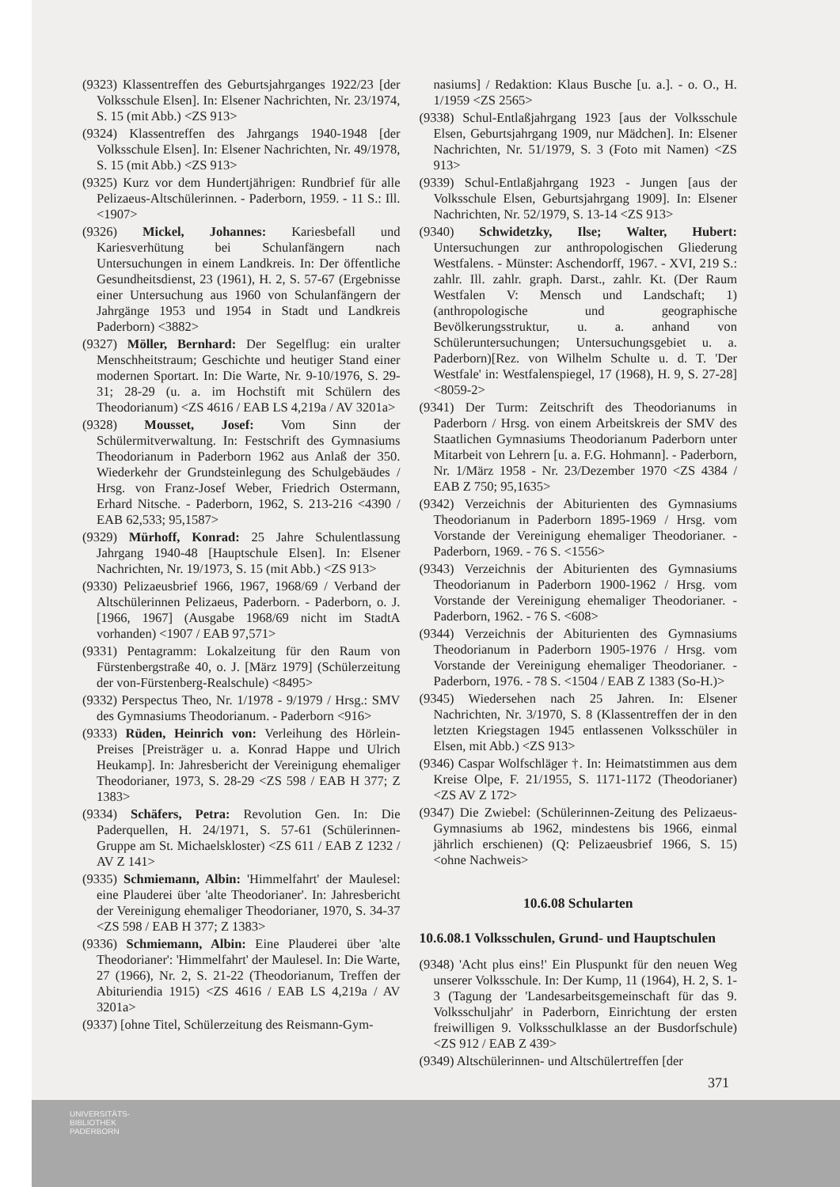(9323) Klassentreffen des Geburtsjahrganges 1922/23 [der Volksschule Elsen]. In: Elsener Nachrichten, Nr. 23/1974, S. 15 (mit Abb.) <ZS 913>
(9324) Klassentreffen des Jahrgangs 1940-1948 [der Volksschule Elsen]. In: Elsener Nachrichten, Nr. 49/1978, S. 15 (mit Abb.) <ZS 913>
(9325) Kurz vor dem Hundertjährigen: Rundbrief für alle Pelizaeus-Altschülerinnen. - Paderborn, 1959. - 11 S.: Ill. <1907>
(9326) Mickel, Johannes: Kariesbefall und Kariesverhütung bei Schulanfängern nach Untersuchungen in einem Landkreis. In: Der öffentliche Gesundheitsdienst, 23 (1961), H. 2, S. 57-67 (Ergebnisse einer Untersuchung aus 1960 von Schulanfängern der Jahrgänge 1953 und 1954 in Stadt und Landkreis Paderborn) <3882>
(9327) Möller, Bernhard: Der Segelflug: ein uralter Menschheitstraum; Geschichte und heutiger Stand einer modernen Sportart. In: Die Warte, Nr. 9-10/1976, S. 29-31; 28-29 (u. a. im Hochstift mit Schülern des Theodorianum) <ZS 4616 / EAB LS 4,219a / AV 3201a>
(9328) Mousset, Josef: Vom Sinn der Schülermitverwaltung. In: Festschrift des Gymnasiums Theodorianum in Paderborn 1962 aus Anlaß der 350. Wiederkehr der Grundsteinlegung des Schulgebäudes / Hrsg. von Franz-Josef Weber, Friedrich Ostermann, Erhard Nitsche. - Paderborn, 1962, S. 213-216 <4390 / EAB 62,533; 95,1587>
(9329) Mürhoff, Konrad: 25 Jahre Schulentlassung Jahrgang 1940-48 [Hauptschule Elsen]. In: Elsener Nachrichten, Nr. 19/1973, S. 15 (mit Abb.) <ZS 913>
(9330) Pelizaeusbrief 1966, 1967, 1968/69 / Verband der Altschülerinnen Pelizaeus, Paderborn. - Paderborn, o. J. [1966, 1967] (Ausgabe 1968/69 nicht im StadtA vorhanden) <1907 / EAB 97,571>
(9331) Pentagramm: Lokalzeitung für den Raum von Fürstenbergstraße 40, o. J. [März 1979] (Schülerzeitung der von-Fürstenberg-Realschule) <8495>
(9332) Perspectus Theo, Nr. 1/1978 - 9/1979 / Hrsg.: SMV des Gymnasiums Theodorianum. - Paderborn <916>
(9333) Rüden, Heinrich von: Verleihung des Hörlein-Preises [Preisträger u. a. Konrad Happe und Ulrich Heukamp]. In: Jahresbericht der Vereinigung ehemaliger Theodorianer, 1973, S. 28-29 <ZS 598 / EAB H 377; Z 1383>
(9334) Schäfers, Petra: Revolution Gen. In: Die Paderquellen, H. 24/1971, S. 57-61 (Schülerinnen-Gruppe am St. Michaelskloster) <ZS 611 / EAB Z 1232 / AV Z 141>
(9335) Schmiemann, Albin: 'Himmelfahrt' der Maulesel: eine Plauderei über 'alte Theodorianer'. In: Jahresbericht der Vereinigung ehemaliger Theodorianer, 1970, S. 34-37 <ZS 598 / EAB H 377; Z 1383>
(9336) Schmiemann, Albin: Eine Plauderei über 'alte Theodorianer': 'Himmelfahrt' der Maulesel. In: Die Warte, 27 (1966), Nr. 2, S. 21-22 (Theodorianum, Treffen der Abituriendia 1915) <ZS 4616 / EAB LS 4,219a / AV 3201a>
(9337) [ohne Titel, Schülerzeitung des Reismann-Gym-
nasiums] / Redaktion: Klaus Busche [u. a.]. - o. O., H. 1/1959 <ZS 2565>
(9338) Schul-Entlaßjahrgang 1923 [aus der Volksschule Elsen, Geburtsjahrgang 1909, nur Mädchen]. In: Elsener Nachrichten, Nr. 51/1979, S. 3 (Foto mit Namen) <ZS 913>
(9339) Schul-Entlaßjahrgang 1923 - Jungen [aus der Volksschule Elsen, Geburtsjahrgang 1909]. In: Elsener Nachrichten, Nr. 52/1979, S. 13-14 <ZS 913>
(9340) Schwidetzky, Ilse; Walter, Hubert: Untersuchungen zur anthropologischen Gliederung Westfalens. - Münster: Aschendorff, 1967. - XVI, 219 S.: zahlr. Ill. zahlr. graph. Darst., zahlr. Kt. (Der Raum Westfalen V: Mensch und Landschaft; 1) (anthropologische und geographische Bevölkerungsstruktur, u. a. anhand von Schüleruntersuchungen; Untersuchungsgebiet u. a. Paderborn)[Rez. von Wilhelm Schulte u. d. T. 'Der Westfale' in: Westfalenspiegel, 17 (1968), H. 9, S. 27-28] <8059-2>
(9341) Der Turm: Zeitschrift des Theodorianums in Paderborn / Hrsg. von einem Arbeitskreis der SMV des Staatlichen Gymnasiums Theodorianum Paderborn unter Mitarbeit von Lehrern [u. a. F.G. Hohmann]. - Paderborn, Nr. 1/März 1958 - Nr. 23/Dezember 1970 <ZS 4384 / EAB Z 750; 95,1635>
(9342) Verzeichnis der Abiturienten des Gymnasiums Theodorianum in Paderborn 1895-1969 / Hrsg. vom Vorstande der Vereinigung ehemaliger Theodorianer. - Paderborn, 1969. - 76 S. <1556>
(9343) Verzeichnis der Abiturienten des Gymnasiums Theodorianum in Paderborn 1900-1962 / Hrsg. vom Vorstande der Vereinigung ehemaliger Theodorianer. - Paderborn, 1962. - 76 S. <608>
(9344) Verzeichnis der Abiturienten des Gymnasiums Theodorianum in Paderborn 1905-1976 / Hrsg. vom Vorstande der Vereinigung ehemaliger Theodorianer. - Paderborn, 1976. - 78 S. <1504 / EAB Z 1383 (So-H.)>
(9345) Wiedersehen nach 25 Jahren. In: Elsener Nachrichten, Nr. 3/1970, S. 8 (Klassentreffen der in den letzten Kriegstagen 1945 entlassenen Volksschüler in Elsen, mit Abb.) <ZS 913>
(9346) Caspar Wolfschläger †. In: Heimatstimmen aus dem Kreise Olpe, F. 21/1955, S. 1171-1172 (Theodorianer) <ZS AV Z 172>
(9347) Die Zwiebel: (Schülerinnen-Zeitung des Pelizaeus-Gymnasiums ab 1962, mindestens bis 1966, einmal jährlich erschienen) (Q: Pelizaeusbrief 1966, S. 15) <ohne Nachweis>
10.6.08 Schularten
10.6.08.1 Volksschulen, Grund- und Hauptschulen
(9348) 'Acht plus eins!' Ein Pluspunkt für den neuen Weg unserer Volksschule. In: Der Kump, 11 (1964), H. 2, S. 1-3 (Tagung der 'Landesarbeitsgemeinschaft für das 9. Volksschuljahr' in Paderborn, Einrichtung der ersten freiwilligen 9. Volksschulklasse an der Busdorfschule) <ZS 912 / EAB Z 439>
(9349) Altschülerinnen- und Altschülertreffen [der
371
UNIVERSITÄTS-
BIBLIOTHEK
PADERBORN